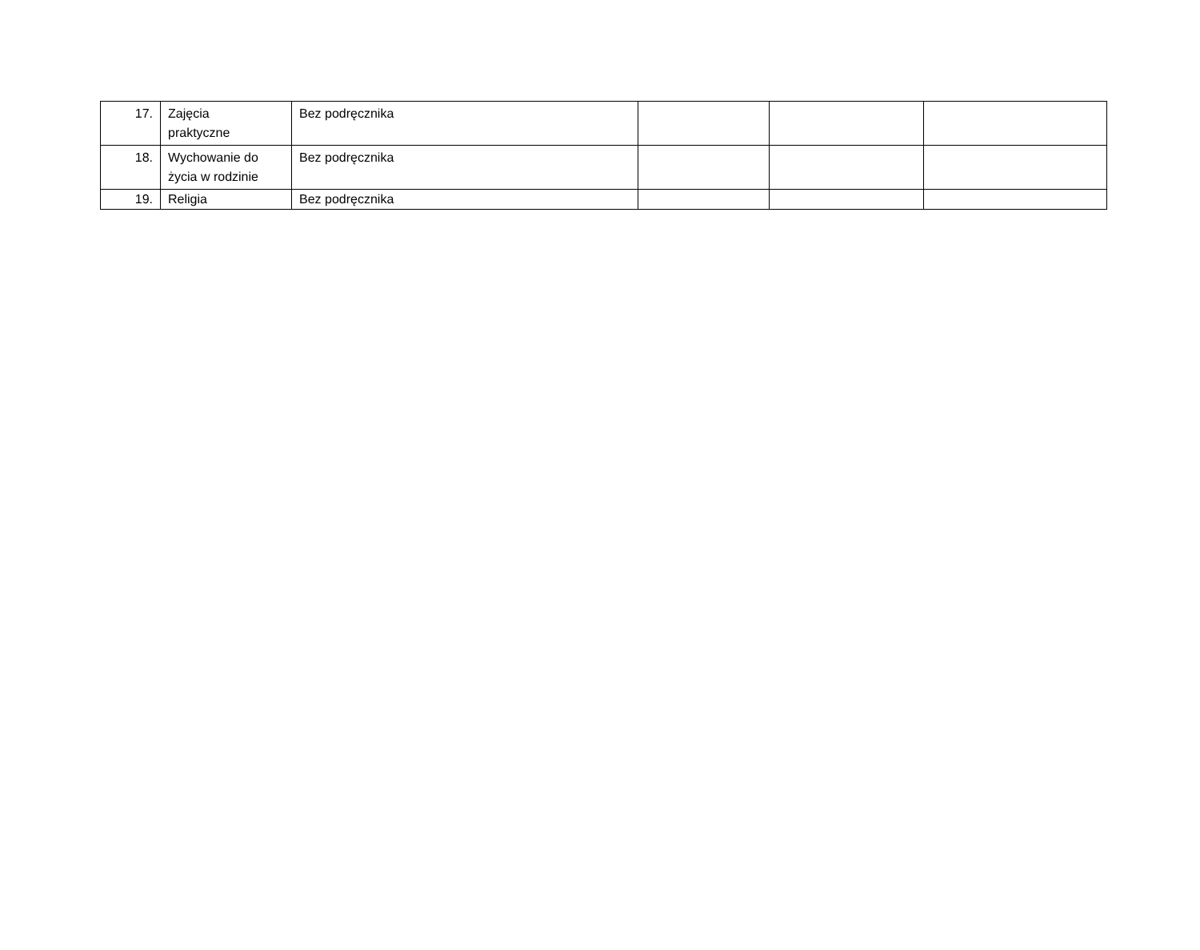| 17. | Zajęcia praktyczne | Bez podręcznika | | | |
| 18. | Wychowanie do życia w rodzinie | Bez podręcznika | | | |
| 19. | Religia | Bez podręcznika | | | |